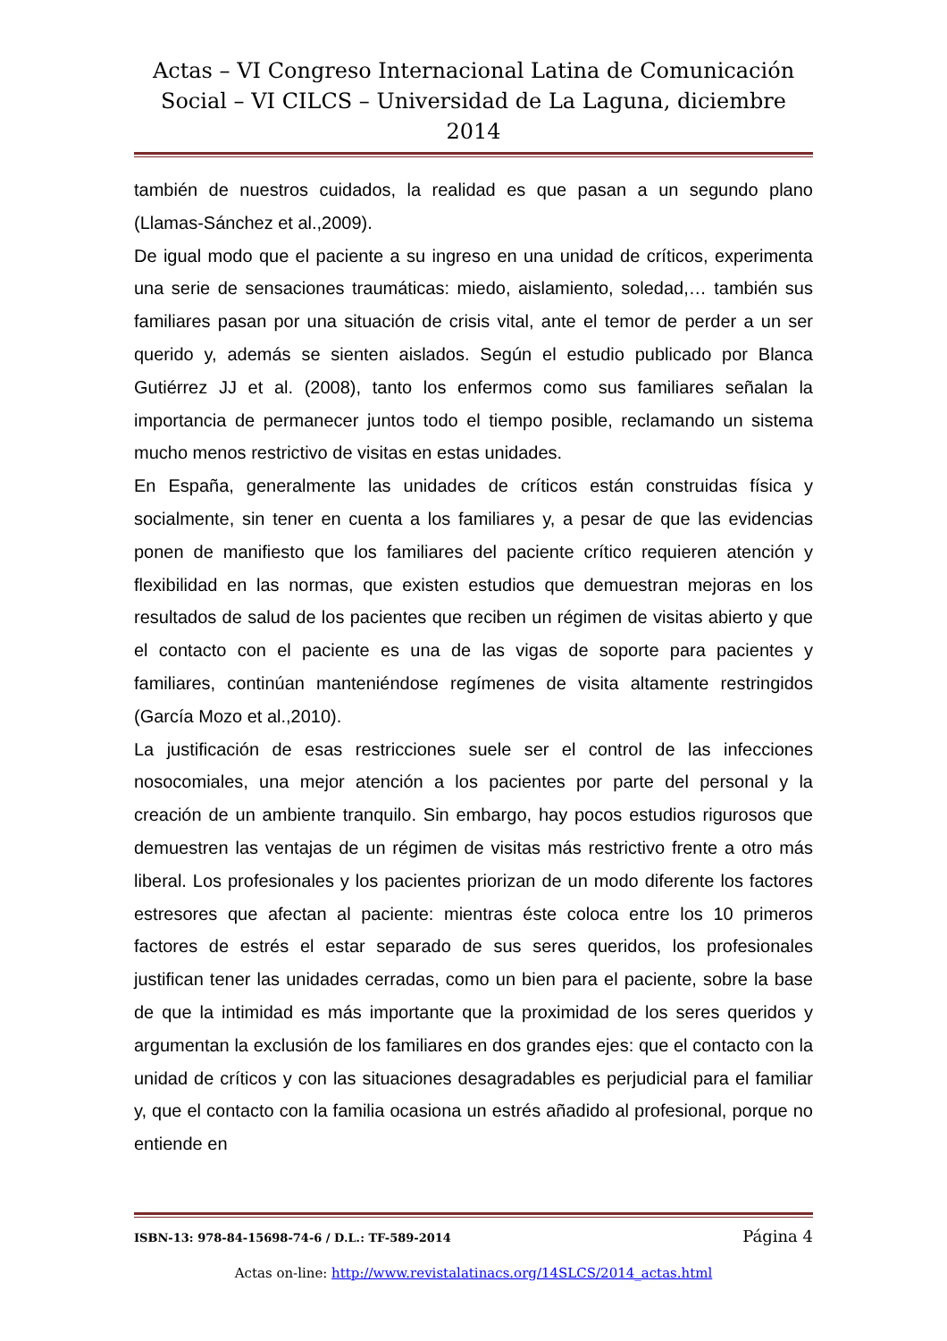Actas – VI Congreso Internacional Latina de Comunicación Social – VI CILCS – Universidad de La Laguna, diciembre 2014
también de nuestros cuidados, la realidad es que pasan a un segundo plano (Llamas-Sánchez et al.,2009).
De igual modo que el paciente a su ingreso en una unidad de críticos, experimenta una serie de sensaciones traumáticas: miedo, aislamiento, soledad,… también sus familiares pasan por una situación de crisis vital, ante el temor de perder a un ser querido y, además se sienten aislados. Según el estudio publicado por Blanca Gutiérrez JJ et al. (2008), tanto los enfermos como sus familiares señalan la importancia de permanecer juntos todo el tiempo posible, reclamando un sistema mucho menos restrictivo de visitas en estas unidades.
En España, generalmente las unidades de críticos están construidas física y socialmente, sin tener en cuenta a los familiares y, a pesar de que las evidencias ponen de manifiesto que los familiares del paciente crítico requieren atención y flexibilidad en las normas, que existen estudios que demuestran mejoras en los resultados de salud de los pacientes que reciben un régimen de visitas abierto y que el contacto con el paciente es una de las vigas de soporte para pacientes y familiares, continúan manteniéndose regímenes de visita altamente restringidos (García Mozo et al.,2010).
La justificación de esas restricciones suele ser el control de las infecciones nosocomiales, una mejor atención a los pacientes por parte del personal y la creación de un ambiente tranquilo. Sin embargo, hay pocos estudios rigurosos que demuestren las ventajas de un régimen de visitas más restrictivo frente a otro más liberal. Los profesionales y los pacientes priorizan de un modo diferente los factores estresores que afectan al paciente: mientras éste coloca entre los 10 primeros factores de estrés el estar separado de sus seres queridos, los profesionales justifican tener las unidades cerradas, como un bien para el paciente, sobre la base de que la intimidad es más importante que la proximidad de los seres queridos y argumentan la exclusión de los familiares en dos grandes ejes: que el contacto con la unidad de críticos y con las situaciones desagradables es perjudicial para el familiar y, que el contacto con la familia ocasiona un estrés añadido al profesional, porque no entiende en
ISBN-13: 978-84-15698-74-6 / D.L.: TF-589-2014 Página 4
Actas on-line: http://www.revistalatinacs.org/14SLCS/2014_actas.html